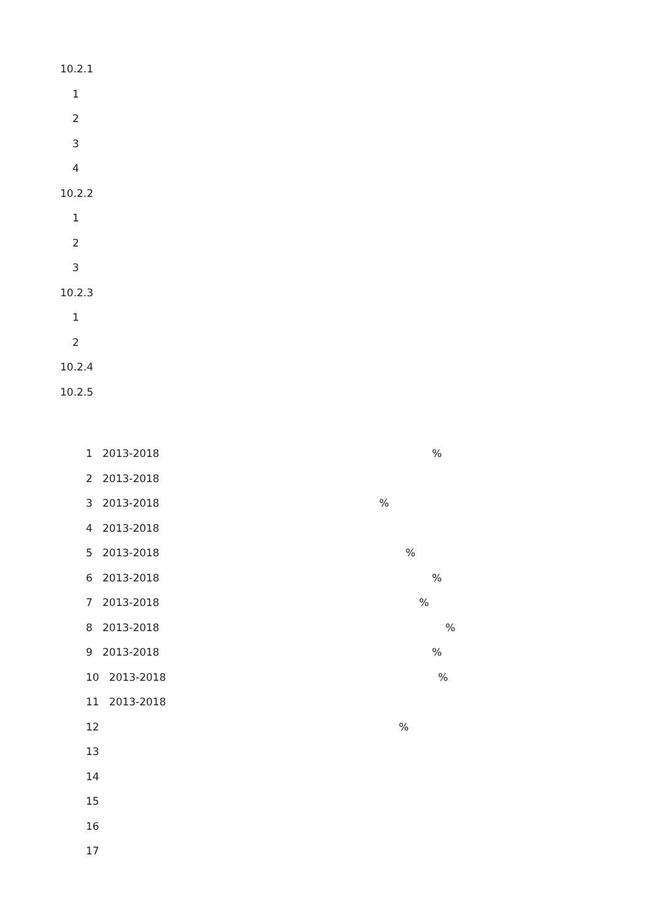10.2.1
1
2
3
4
10.2.2
1
2
3
10.2.3
1
2
10.2.4
10.2.5
1 2013-2018%
2 2013-2018
3 2013-2018%
4 2013-2018
5 2013-2018%
6 2013-2018%
7 2013-2018%
8 2013-2018%
9 2013-2018%
10 2013-2018%
11 2013-2018
12%
13
14
15
16
17